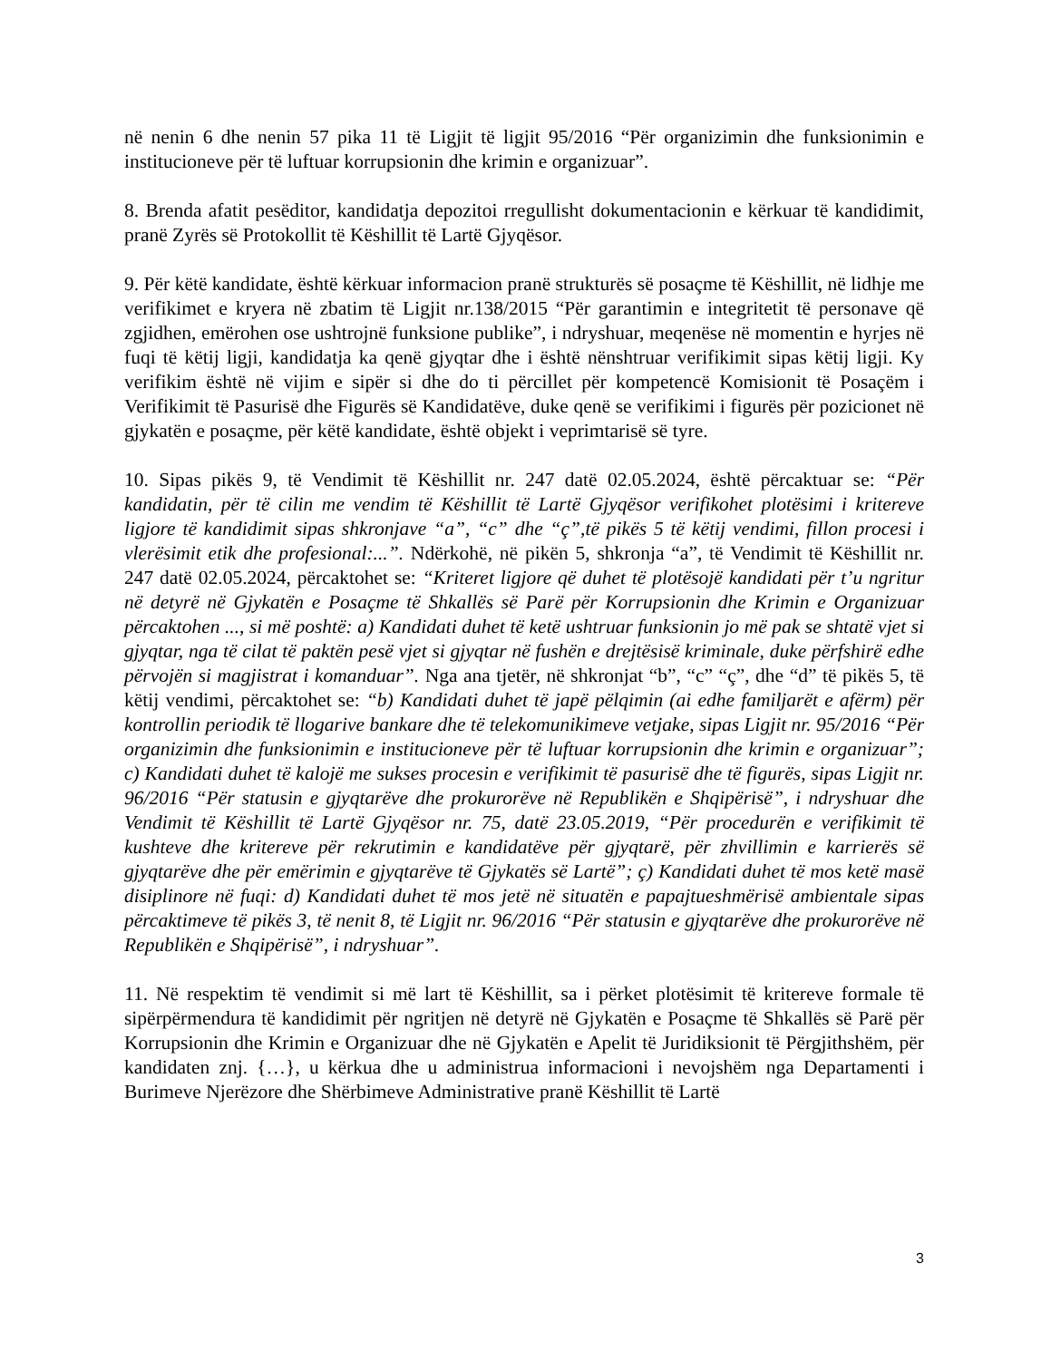në nenin 6 dhe nenin 57 pika 11 të Ligjit të ligjit 95/2016 “Për organizimin dhe funksionimin e institucioneve për të luftuar korrupsionin dhe krimin e organizuar”.
8. Brenda afatit pesëditor, kandidatja depozitoi rregullisht dokumentacionin e kërkuar të kandidimit, pranë Zyrës së Protokollit të Këshillit të Lartë Gjyqësor.
9. Për këtë kandidate, është kërkuar informacion pranë strukturës së posaçme të Këshillit, në lidhje me verifikimet e kryera në zbatim të Ligjit nr.138/2015 “Për garantimin e integritetit të personave që zgjidhen, emërohen ose ushtrojnë funksione publike”, i ndryshuar, meqenëse në momentin e hyrjes në fuqi të këtij ligji, kandidatja ka qenë gjyqtar dhe i është nënshtruar verifikimit sipas këtij ligji. Ky verifikim është në vijim e sipër si dhe do ti përcillet për kompetencë Komisionit të Posaçëm i Verifikimit të Pasurisë dhe Figurës së Kandidatëve, duke qenë se verifikimi i figurës për pozicionet në gjykatën e posaçme, për këtë kandidate, është objekt i veprimtarisë së tyre.
10. Sipas pikës 9, të Vendimit të Këshillit nr. 247 datë 02.05.2024, është përcaktuar se: “Për kandidatin, për të cilin me vendim të Këshillit të Lartë Gjyqësor verifikohet plotësimi i kritereve ligjore të kandidimit sipas shkronjave “a”, “c” dhe “ç”,të pikës 5 të këtij vendimi, fillon procesi i vlerësimit etik dhe profesional:...”. Ndërkohë, në pikën 5, shkronja “a”, të Vendimit të Këshillit nr. 247 datë 02.05.2024, përcaktohet se: “Kriteret ligjore që duhet të plotësojë kandidati për t’u ngritur në detyrë në Gjykatën e Posaçme të Shkallës së Parë për Korrupsionin dhe Krimin e Organizuar përcaktohen ..., si më poshtë: a) Kandidati duhet të ketë ushtruar funksionin jo më pak se shtatë vjet si gjyqtar, nga të cilat të paktën pesë vjet si gjyqtar në fushën e drejtësisë kriminale, duke përfshirë edhe përvojën si magjistrat i komanduar”. Nga ana tjetër, në shkronjat “b”, “c” “ç”, dhe “d” të pikës 5, të këtij vendimi, përcaktohet se: “b) Kandidati duhet të japë pëlqimin (ai edhe familjarët e afërm) për kontrollin periodik të llogarive bankare dhe të telekomunikimeve vetjake, sipas Ligjit nr. 95/2016 “Për organizimin dhe funksionimin e institucioneve për të luftuar korrupsionin dhe krimin e organizuar”; c) Kandidati duhet të kalojë me sukses procesin e verifikimit të pasurisë dhe të figurës, sipas Ligjit nr. 96/2016 “Për statusin e gjyqtarëve dhe prokurorëve në Republikën e Shqipërisë”, i ndryshuar dhe Vendimit të Këshillit të Lartë Gjyqësor nr. 75, datë 23.05.2019, “Për procedurën e verifikimit të kushteve dhe kritereve për rekrutimin e kandidatëve për gjyqtarë, për zhvillimin e karrierës së gjyqtarëve dhe për emërimin e gjyqtarëve të Gjykatës së Lartë”; ç) Kandidati duhet të mos ketë masë disiplinore në fuqi: d) Kandidati duhet të mos jetë në situatën e papajtueshmërisë ambientale sipas përcaktimeve të pikës 3, të nenit 8, të Ligjit nr. 96/2016 “Për statusin e gjyqtarëve dhe prokurorëve në Republikën e Shqipërisë”, i ndryshuar”.
11. Në respektim të vendimit si më lart të Këshillit, sa i përket plotësimit të kritereve formale të sipërpërmendura të kandidimit për ngritjen në detyrë në Gjykatën e Posaçme të Shkallës së Parë për Korrupsionin dhe Krimin e Organizuar dhe në Gjykatën e Apelit të Juridiksionit të Përgjithshëm, për kandidaten znj. {…}, u kërkua dhe u administrua informacioni i nevojshëm nga Departamenti i Burimeve Njerëzore dhe Shërbimeve Administrative pranë Këshillit të Lartë
3